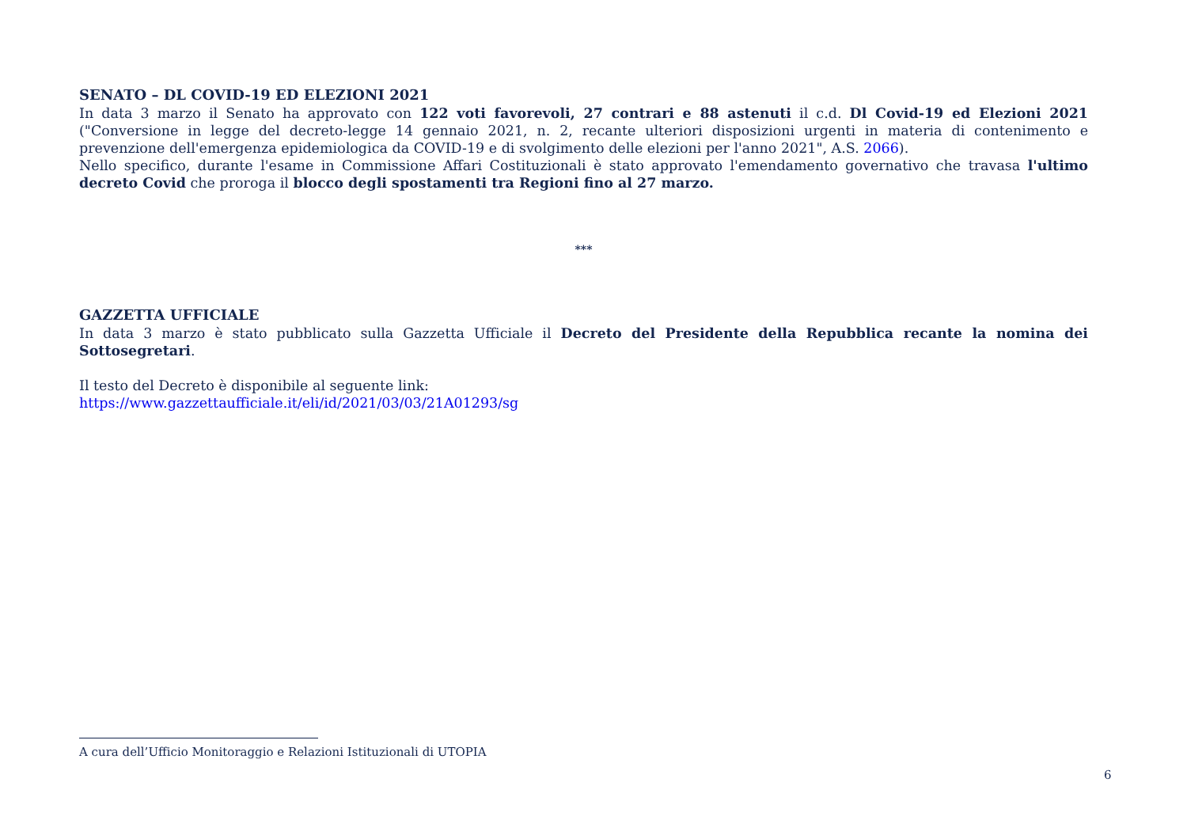SENATO – DL COVID-19 ED ELEZIONI 2021
In data 3 marzo il Senato ha approvato con 122 voti favorevoli, 27 contrari e 88 astenuti il c.d. Dl Covid-19 ed Elezioni 2021 ("Conversione in legge del decreto-legge 14 gennaio 2021, n. 2, recante ulteriori disposizioni urgenti in materia di contenimento e prevenzione dell'emergenza epidemiologica da COVID-19 e di svolgimento delle elezioni per l'anno 2021", A.S. 2066).
Nello specifico, durante l'esame in Commissione Affari Costituzionali è stato approvato l'emendamento governativo che travasa l'ultimo decreto Covid che proroga il blocco degli spostamenti tra Regioni fino al 27 marzo.
***
GAZZETTA UFFICIALE
In data 3 marzo è stato pubblicato sulla Gazzetta Ufficiale il Decreto del Presidente della Repubblica recante la nomina dei Sottosegretari.
Il testo del Decreto è disponibile al seguente link:
https://www.gazzettaufficiale.it/eli/id/2021/03/03/21A01293/sg
A cura dell’Ufficio Monitoraggio e Relazioni Istituzionali di UTOPIA
6